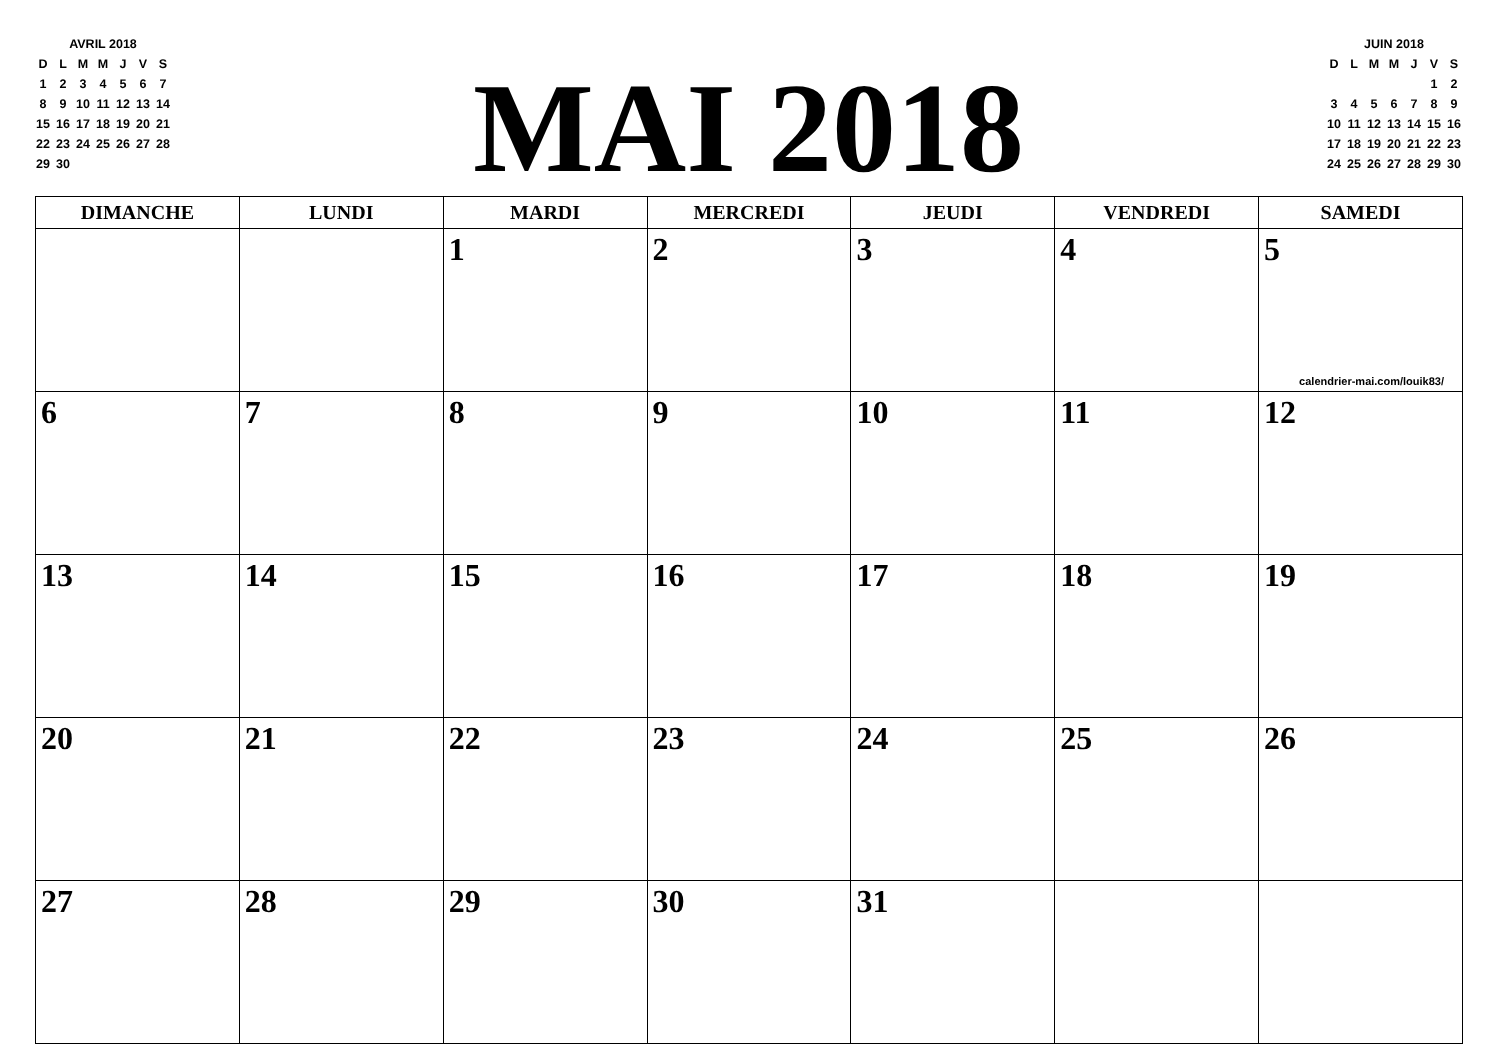| AVRIL 2018 | | | | | | |
| D | L | M | M | J | V | S |
| 1 | 2 | 3 | 4 | 5 | 6 | 7 |
| 8 | 9 | 10 | 11 | 12 | 13 | 14 |
| 15 | 16 | 17 | 18 | 19 | 20 | 21 |
| 22 | 23 | 24 | 25 | 26 | 27 | 28 |
| 29 | 30 | | | | | |
MAI 2018
| JUIN 2018 | | | | | | |
| D | L | M | M | J | V | S |
| | | | | | 1 | 2 |
| 3 | 4 | 5 | 6 | 7 | 8 | 9 |
| 10 | 11 | 12 | 13 | 14 | 15 | 16 |
| 17 | 18 | 19 | 20 | 21 | 22 | 23 |
| 24 | 25 | 26 | 27 | 28 | 29 | 30 |
| DIMANCHE | LUNDI | MARDI | MERCREDI | JEUDI | VENDREDI | SAMEDI |
| --- | --- | --- | --- | --- | --- | --- |
| | | 1 | 2 | 3 | 4 | 5 calendrier-mai.com/louik83/ |
| 6 | 7 | 8 | 9 | 10 | 11 | 12 |
| 13 | 14 | 15 | 16 | 17 | 18 | 19 |
| 20 | 21 | 22 | 23 | 24 | 25 | 26 |
| 27 | 28 | 29 | 30 | 31 | | |